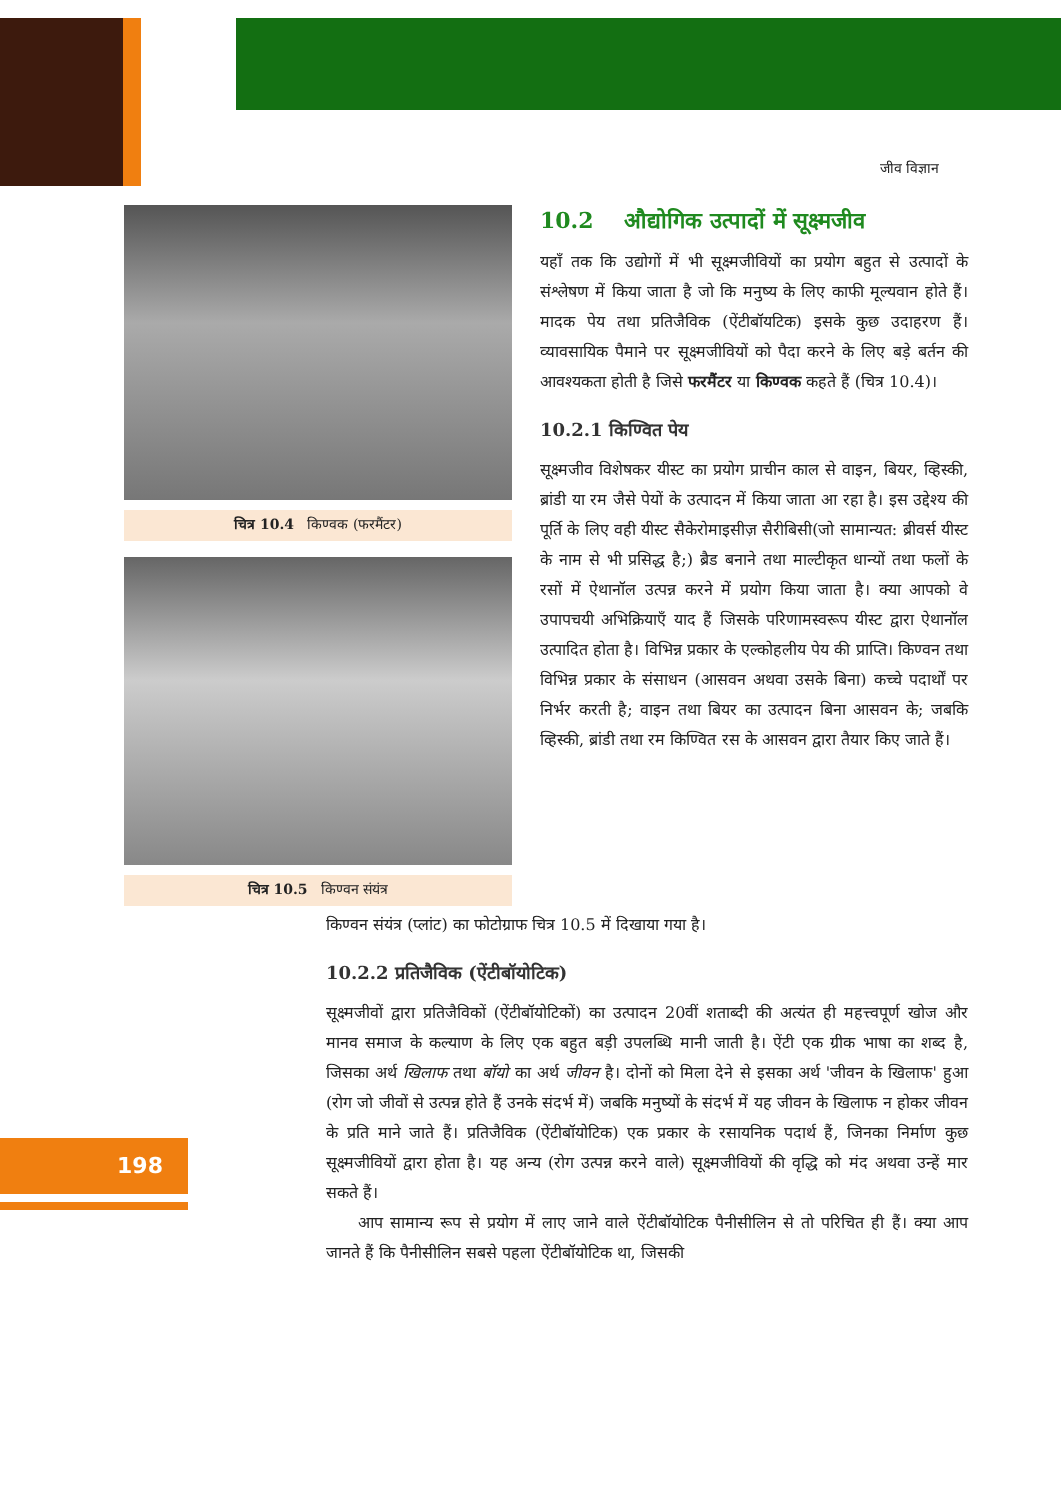जीव विज्ञान
चित्र 10.4 किण्वक (फरमैंटर)
चित्र 10.5 किण्वन संयंत्र
10.2 औद्योगिक उत्पादों में सूक्ष्मजीव
यहाँ तक कि उद्योगों में भी सूक्ष्मजीवियों का प्रयोग बहुत से उत्पादों के संश्लेषण में किया जाता है जो कि मनुष्य के लिए काफी मूल्यवान होते हैं। मादक पेय तथा प्रतिजैविक (ऐंटीबॉयटिक) इसके कुछ उदाहरण हैं। व्यावसायिक पैमाने पर सूक्ष्मजीवियों को पैदा करने के लिए बड़े बर्तन की आवश्यकता होती है जिसे फरमैंटर या किण्वक कहते हैं (चित्र 10.4)।
10.2.1 किण्वित पेय
सूक्ष्मजीव विशेषकर यीस्ट का प्रयोग प्राचीन काल से वाइन, बियर, व्हिस्की, ब्रांडी या रम जैसे पेयों के उत्पादन में किया जाता आ रहा है। इस उद्देश्य की पूर्ति के लिए वही यीस्ट सैकेरोमाइसीज़ सैरीबिसी(जो सामान्यत: ब्रीवर्स यीस्ट के नाम से भी प्रसिद्ध है;) ब्रैड बनाने तथा माल्टीकृत धान्यों तथा फलों के रसों में ऐथानॉल उत्पन्न करने में प्रयोग किया जाता है। क्या आपको वे उपापचयी अभिक्रियाएँ याद हैं जिसके परिणामस्वरूप यीस्ट द्वारा ऐथानॉल उत्पादित होता है। विभिन्न प्रकार के एल्कोहलीय पेय की प्राप्ति। किण्वन तथा विभिन्न प्रकार के संसाधन (आसवन अथवा उसके बिना) कच्चे पदार्थों पर निर्भर करती है; वाइन तथा बियर का उत्पादन बिना आसवन के; जबकि व्हिस्की, ब्रांडी तथा रम किण्वित रस के आसवन द्वारा तैयार किए जाते हैं।
किण्वन संयंत्र (प्लांट) का फोटोग्राफ चित्र 10.5 में दिखाया गया है।
10.2.2 प्रतिजैविक (ऐंटीबॉयोटिक)
सूक्ष्मजीवों द्वारा प्रतिजैविकों (ऐंटीबॉयोटिकों) का उत्पादन 20वीं शताब्दी की अत्यंत ही महत्त्वपूर्ण खोज और मानव समाज के कल्याण के लिए एक बहुत बड़ी उपलब्धि मानी जाती है। ऐंटी एक ग्रीक भाषा का शब्द है, जिसका अर्थ खिलाफ तथा बॉयो का अर्थ जीवन है। दोनों को मिला देने से इसका अर्थ 'जीवन के खिलाफ' हुआ (रोग जो जीवों से उत्पन्न होते हैं उनके संदर्भ में) जबकि मनुष्यों के संदर्भ में यह जीवन के खिलाफ न होकर जीवन के प्रति माने जाते हैं। प्रतिजैविक (ऐंटीबॉयोटिक) एक प्रकार के रसायनिक पदार्थ हैं, जिनका निर्माण कुछ सूक्ष्मजीवियों द्वारा होता है। यह अन्य (रोग उत्पन्न करने वाले) सूक्ष्मजीवियों की वृद्धि को मंद अथवा उन्हें मार सकते हैं।
आप सामान्य रूप से प्रयोग में लाए जाने वाले ऐंटीबॉयोटिक पैनीसीलिन से तो परिचित ही हैं। क्या आप जानते हैं कि पैनीसीलिन सबसे पहला ऐंटीबॉयोटिक था, जिसकी
198